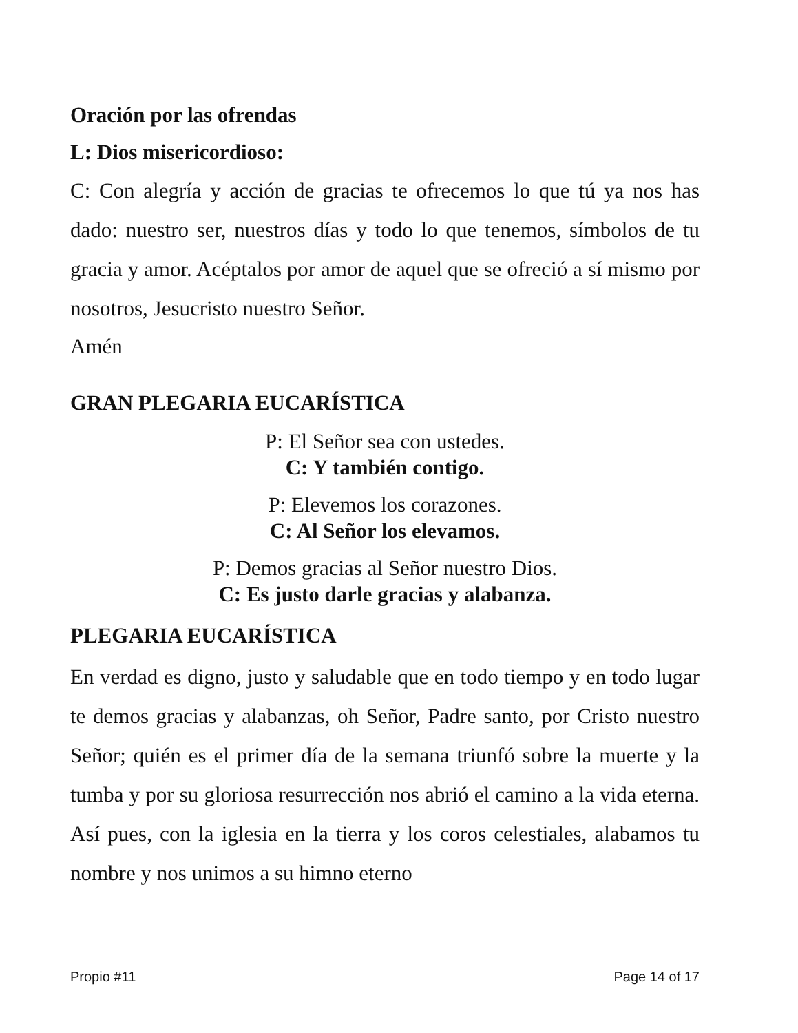Oración por las ofrendas
L: Dios misericordioso:
C: Con alegría y acción de gracias te ofrecemos lo que tú ya nos has dado: nuestro ser, nuestros días y todo lo que tenemos, símbolos de tu gracia y amor. Acéptalos por amor de aquel que se ofreció a sí mismo por nosotros, Jesucristo nuestro Señor.
Amén
GRAN PLEGARIA EUCARÍSTICA
P: El Señor sea con ustedes.
C: Y también contigo.
P: Elevemos los corazones.
C: Al Señor los elevamos.
P: Demos gracias al Señor nuestro Dios.
C: Es justo darle gracias y alabanza.
PLEGARIA EUCARÍSTICA
En verdad es digno, justo y saludable que en todo tiempo y en todo lugar te demos gracias y alabanzas, oh Señor, Padre santo, por Cristo nuestro Señor; quién es el primer día de la semana triunfó sobre la muerte y la tumba y por su gloriosa resurrección nos abrió el camino a la vida eterna. Así pues, con la iglesia en la tierra y los coros celestiales, alabamos tu nombre y nos unimos a su himno eterno
Propio #11 Page 14 of 17